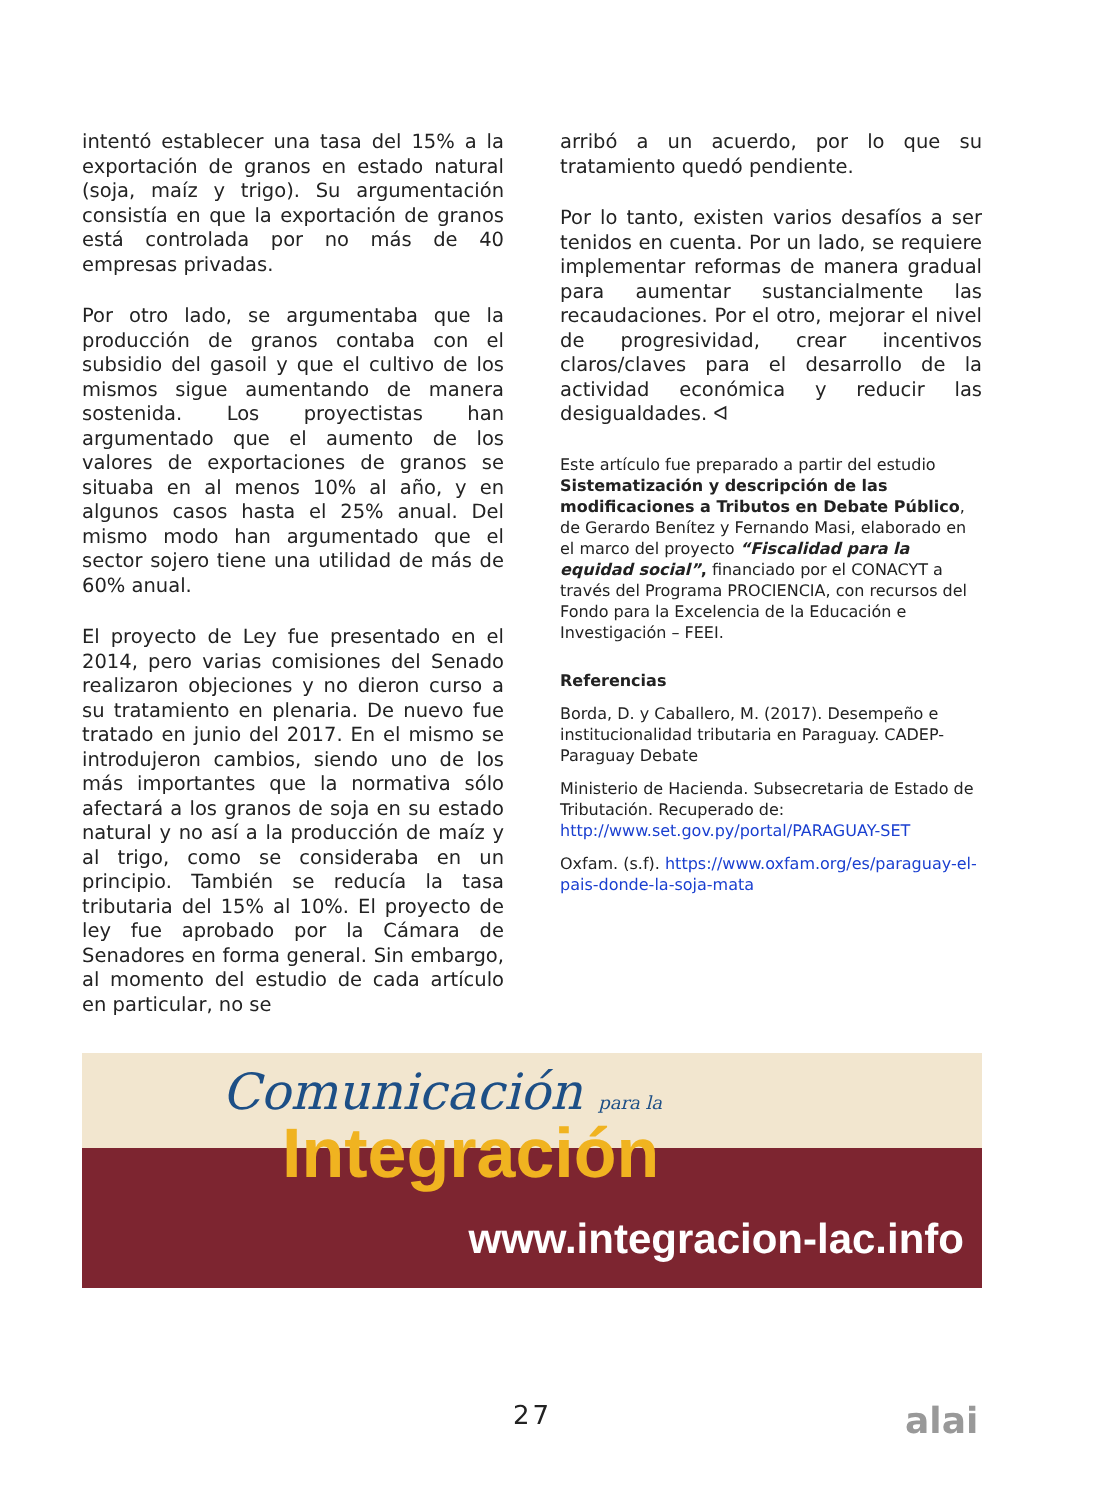intentó establecer una tasa del 15% a la exportación de granos en estado natural (soja, maíz y trigo). Su argumentación consistía en que la exportación de granos está controlada por no más de 40 empresas privadas.
Por otro lado, se argumentaba que la producción de granos contaba con el subsidio del gasoil y que el cultivo de los mismos sigue aumentando de manera sostenida. Los proyectistas han argumentado que el aumento de los valores de exportaciones de granos se situaba en al menos 10% al año, y en algunos casos hasta el 25% anual. Del mismo modo han argumentado que el sector sojero tiene una utilidad de más de 60% anual.
El proyecto de Ley fue presentado en el 2014, pero varias comisiones del Senado realizaron objeciones y no dieron curso a su tratamiento en plenaria. De nuevo fue tratado en junio del 2017. En el mismo se introdujeron cambios, siendo uno de los más importantes que la normativa sólo afectará a los granos de soja en su estado natural y no así a la producción de maíz y al trigo, como se consideraba en un principio. También se reducía la tasa tributaria del 15% al 10%. El proyecto de ley fue aprobado por la Cámara de Senadores en forma general. Sin embargo, al momento del estudio de cada artículo en particular, no se
arribó a un acuerdo, por lo que su tratamiento quedó pendiente.
Por lo tanto, existen varios desafíos a ser tenidos en cuenta. Por un lado, se requiere implementar reformas de manera gradual para aumentar sustancialmente las recaudaciones. Por el otro, mejorar el nivel de progresividad, crear incentivos claros/claves para el desarrollo de la actividad económica y reducir las desigualdades. ᐊ
Este artículo fue preparado a partir del estudio Sistematización y descripción de las modificaciones a Tributos en Debate Público, de Gerardo Benítez y Fernando Masi, elaborado en el marco del proyecto “Fiscalidad para la equidad social”, financiado por el CONACYT a través del Programa PROCIENCIA, con recursos del Fondo para la Excelencia de la Educación e Investigación – FEEI.
Referencias
Borda, D. y Caballero, M. (2017). Desempeño e institucionalidad tributaria en Paraguay. CADEP-Paraguay Debate
Ministerio de Hacienda. Subsecretaria de Estado de Tributación. Recuperado de: http://www.set.gov.py/portal/PARAGUAY-SET
Oxfam. (s.f). https://www.oxfam.org/es/paraguay-el-pais-donde-la-soja-mata
Comunicación para la
Integración
www.integracion-lac.info
27 alai